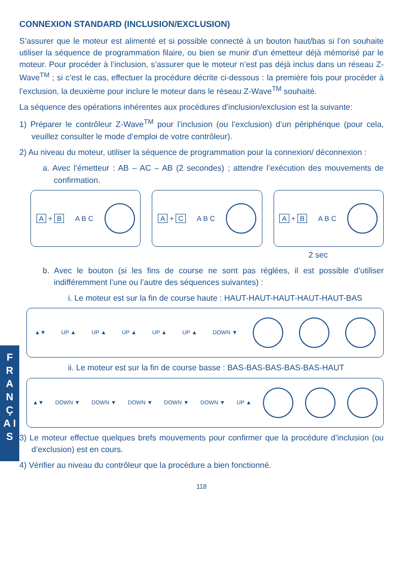F R A N Ç A I S
CONNEXION STANDARD (INCLUSION/EXCLUSION)
S’assurer que le moteur est alimenté et si possible connecté à un bouton haut/bas si l’on souhaite utiliser la séquence de programmation filaire, ou bien se munir d’un émetteur déjà mémorisé par le moteur. Pour procéder à l’inclusion, s’assurer que le moteur n’est pas déjà inclus dans un réseau Z-Wave<sup>TM</sup> ; si c’est le cas, effectuer la procédure décrite ci-dessous : la première fois pour procéder à l’exclusion, la deuxième pour inclure le moteur dans le réseau Z-Wave<sup>TM</sup> souhaité.
La séquence des opérations inhérentes aux procédures d’inclusion/exclusion est la suivante:
1) Préparer le contrôleur Z-Wave<sup>TM</sup> pour l’inclusion (ou l’exclusion) d’un périphérique (pour cela, veuillez consulter le mode d’emploi de votre contrôleur).
2) Au niveau du moteur, utiliser la séquence de programmation pour la connexion/ déconnexion :
a. Avec l’émetteur : AB – AC – AB (2 secondes) ; attendre l’exécution des mouvements de confirmation.
A + B A B C A + C A B C A + B A B C
2 sec
b. Avec le bouton (si les fins de course ne sont pas réglées, il est possible d’utiliser indifféremment l’une ou l’autre des séquences suivantes) :
i. Le moteur est sur la fin de course haute : HAUT-HAUT-HAUT-HAUT-HAUT-BAS
▲▼ UP ▲ UP ▲ UP ▲ UP ▲ UP ▲ DOWN ▼
ii. Le moteur est sur la fin de course basse : BAS-BAS-BAS-BAS-BAS-HAUT
▲▼ DOWN ▼ DOWN ▼ DOWN ▼ DOWN ▼ DOWN ▼ UP ▲
3) Le moteur effectue quelques brefs mouvements pour confirmer que la procédure d’inclusion (ou d’exclusion) est en cours.
4) Vérifier au niveau du contrôleur que la procédure a bien fonctionné.
118